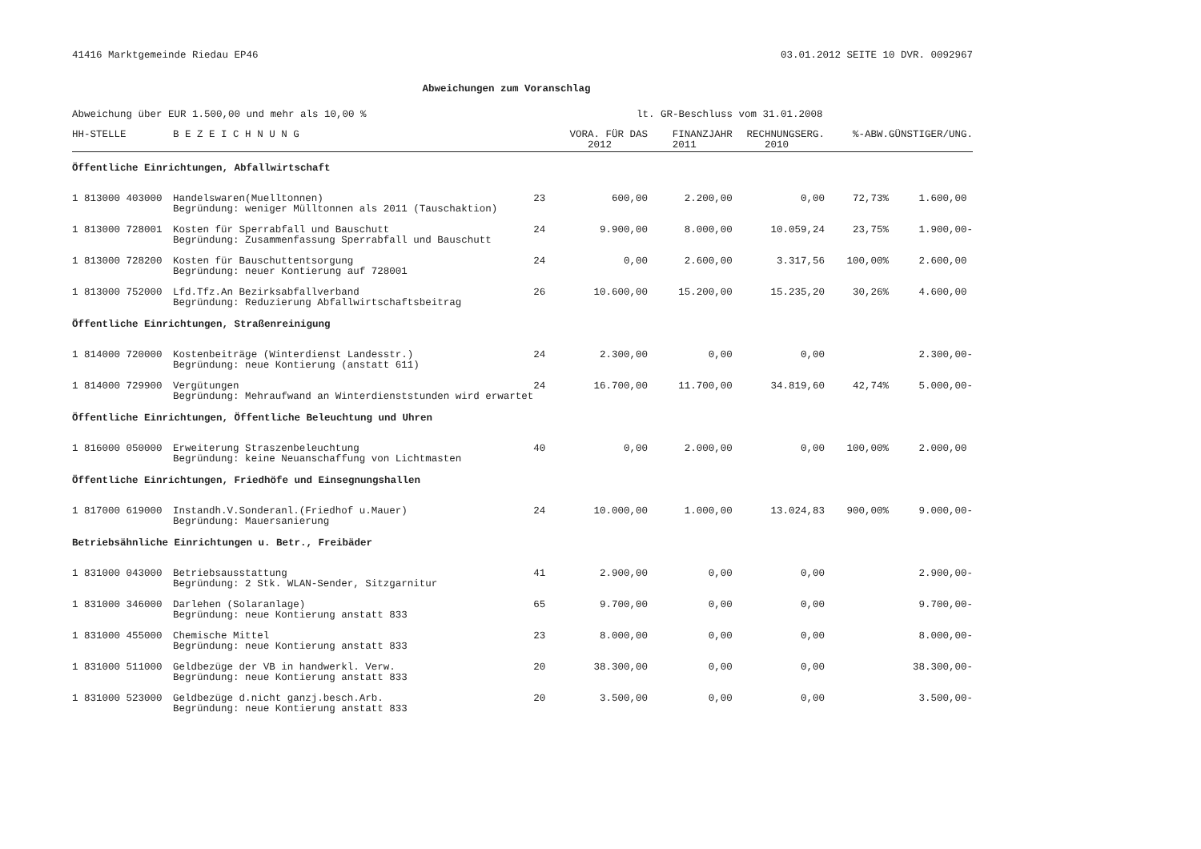41416 Marktgemeinde Riedau EP46 03.01.2012 SEITE 10 DVR. 0092967
Abweichungen zum Voranschlag
Abweichung über EUR 1.500,00 und mehr als 10,00 % lt. GR-Beschluss vom 31.01.2008
| HH-STELLE | B E Z E I C H N U N G | | VORA. FÜR DAS 2012 | FINANZJAHR 2011 | RECHNUNGSERG. 2010 | %-ABW. | GÜNSTIGER/UNG. |
| --- | --- | --- | --- | --- | --- | --- | --- |
| Öffentliche Einrichtungen, Abfallwirtschaft | | | | | | | |
| 1 813000 403000 | Handelswaren(Muelltonnen) Begründung: weniger Mülltonnen als 2011 (Tauschaktion) | 23 | 600,00 | 2.200,00 | 0,00 | 72,73% | 1.600,00 |
| 1 813000 728001 | Kosten für Sperrabfall und Bauschutt Begründung: Zusammenfassung Sperrabfall und Bauschutt | 24 | 9.900,00 | 8.000,00 | 10.059,24 | 23,75% | 1.900,00- |
| 1 813000 728200 | Kosten für Bauschuttentsorgung Begründung: neuer Kontierung auf 728001 | 24 | 0,00 | 2.600,00 | 3.317,56 | 100,00% | 2.600,00 |
| 1 813000 752000 | Lfd.Tfz.An Bezirksabfallverband Begründung: Reduzierung Abfallwirtschaftsbeitrag | 26 | 10.600,00 | 15.200,00 | 15.235,20 | 30,26% | 4.600,00 |
| Öffentliche Einrichtungen, Straßenreinigung | | | | | | | |
| 1 814000 720000 | Kostenbeiträge (Winterdienst Landesstr.) Begründung: neue Kontierung (anstatt 611) | 24 | 2.300,00 | 0,00 | 0,00 | | 2.300,00- |
| 1 814000 729900 | Vergütungen Begründung: Mehraufwand an Winterdienststunden wird erwartet | 24 | 16.700,00 | 11.700,00 | 34.819,60 | 42,74% | 5.000,00- |
| Öffentliche Einrichtungen, Öffentliche Beleuchtung und Uhren | | | | | | | |
| 1 816000 050000 | Erweiterung Straszenbeleuchtung Begründung: keine Neuanschaffung von Lichtmasten | 40 | 0,00 | 2.000,00 | 0,00 | 100,00% | 2.000,00 |
| Öffentliche Einrichtungen, Friedhöfe und Einsegnungshallen | | | | | | | |
| 1 817000 619000 | Instandh.V.Sonderanl.(Friedhof u.Mauer) Begründung: Mauersanierung | 24 | 10.000,00 | 1.000,00 | 13.024,83 | 900,00% | 9.000,00- |
| Betriebsähnliche Einrichtungen u. Betr., Freibäder | | | | | | | |
| 1 831000 043000 | Betriebsausstattung Begründung: 2 Stk. WLAN-Sender, Sitzgarnitur | 41 | 2.900,00 | 0,00 | 0,00 | | 2.900,00- |
| 1 831000 346000 | Darlehen (Solaranlage) Begründung: neue Kontierung anstatt 833 | 65 | 9.700,00 | 0,00 | 0,00 | | 9.700,00- |
| 1 831000 455000 | Chemische Mittel Begründung: neue Kontierung anstatt 833 | 23 | 8.000,00 | 0,00 | 0,00 | | 8.000,00- |
| 1 831000 511000 | Geldbezüge der VB in handwerkl. Verw. Begründung: neue Kontierung anstatt 833 | 20 | 38.300,00 | 0,00 | 0,00 | | 38.300,00- |
| 1 831000 523000 | Geldbezüge d.nicht ganzj.besch.Arb. Begründung: neue Kontierung anstatt 833 | 20 | 3.500,00 | 0,00 | 0,00 | | 3.500,00- |